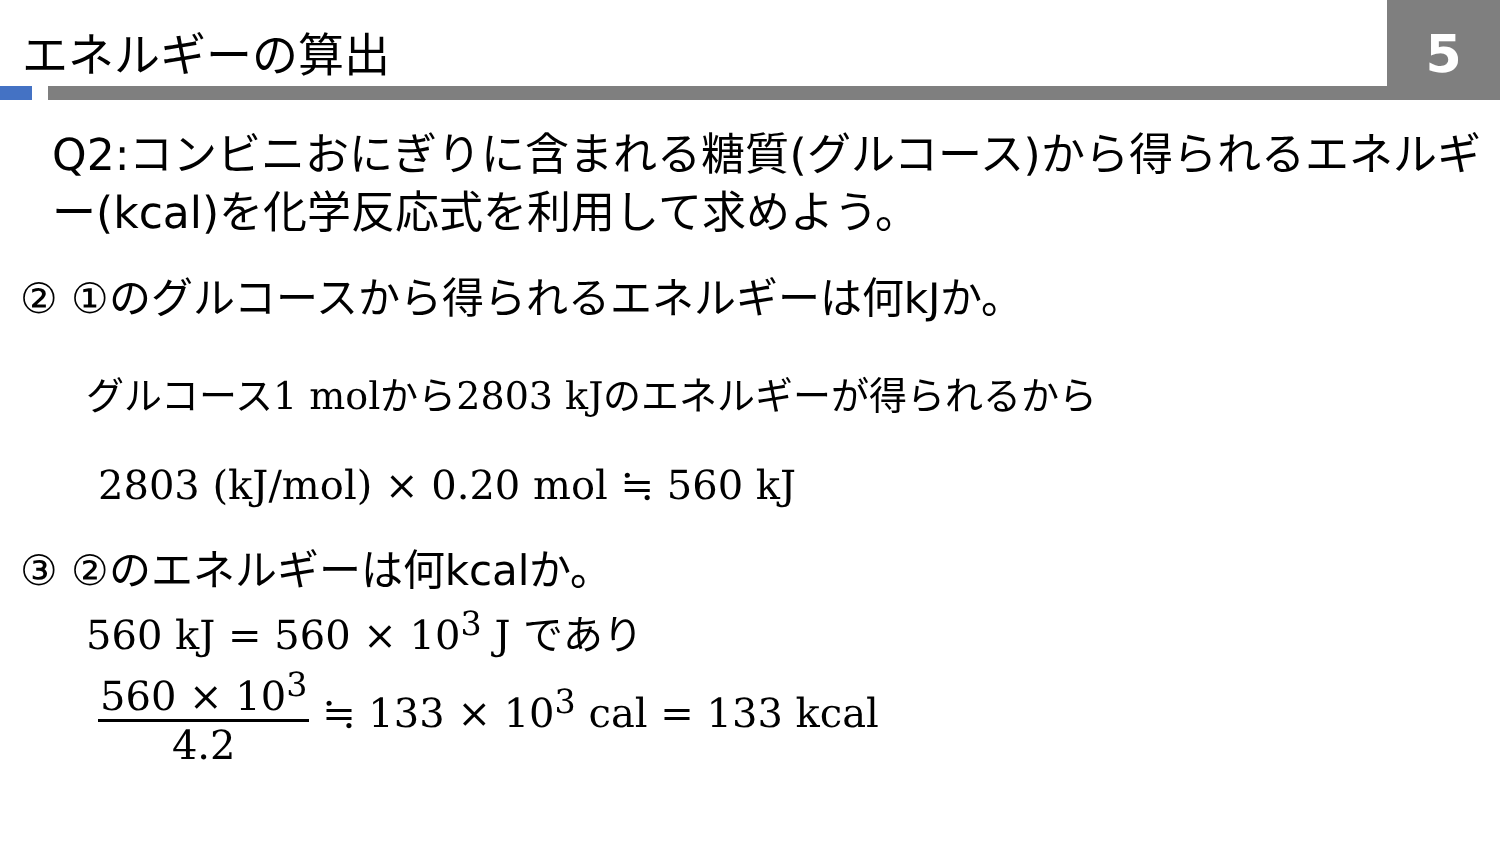エネルギーの算出 5
Q2:コンビニおにぎりに含まれる糖質(グルコース)から得られるエネルギー(kcal)を化学反応式を利用して求めよう。
② ①のグルコースから得られるエネルギーは何kJか。
グルコース1 molから2803 kJのエネルギーが得られるから
2803 (kJ/mol) × 0.20 mol ≒ 560 kJ
③ ②のエネルギーは何kcalか。
560 kJ = 560 × 10<sup>3</sup> J であり
560 × 10<sup>3</sup> 4.2 ≒ 133 × 10<sup>3</sup> cal = 133 kcal